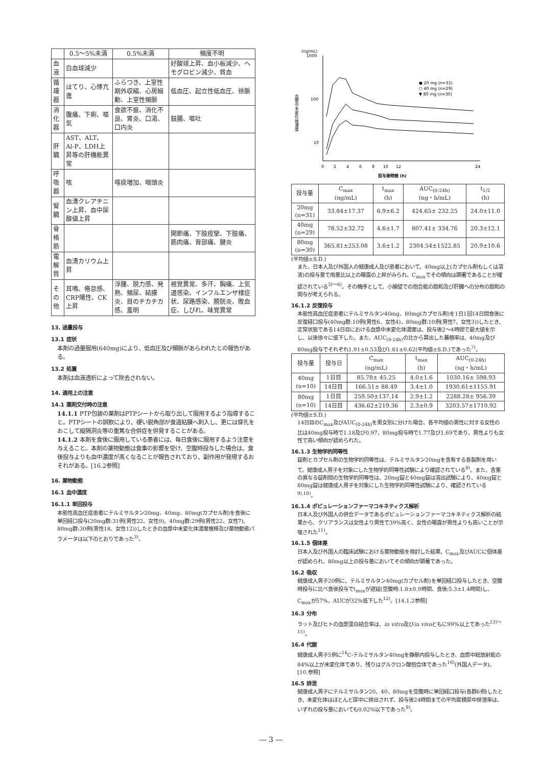| | 0.5～5%未満 | 0.5%未満 | 頻度不明 |
| --- | --- | --- | --- |
| 血液 | 白血球減少 | | 好酸球上昇、血小板減少、ヘモグロビン減少、貧血 |
| 循環器 | ほてり、心悸亢進 | ふらつき、上室性期外収縮、心房細動、上室性頻脈 | 低血圧、起立性低血圧、徐脈 |
| 消化器 | 腹痛、下痢、嘔気 | 食欲不振、消化不良、胃炎、口渇、口内炎 | 鼓腸、嘔吐 |
| 肝臓 | AST、ALT、Al-P、LDH上昇等の肝機能異常 | | |
| 呼吸器 | 咳 | 喀痰増加、咽頭炎 | |
| 腎臓 | 血清クレアチニン上昇、血中尿酸値上昇 | | |
| 骨格筋 | | | 関節痛、下肢痙攣、下肢痛、筋肉痛、背部痛、腱炎 |
| 電解質 | 血清カリウム上昇 | | |
| その他 | 耳鳴、倦怠感、CRP陽性、CK上昇 | 浮腫、脱力感、発熱、頻尿、結膜炎、目のチカチカ感、羞明 | 視覚異常、多汗、胸痛、上気道感染、インフルエンザ様症状、尿路感染、膀胱炎、敗血症、しびれ、味覚異常 |
13. 過量投与
13.1 症状
本剤の過量服用(640mg)により、低血圧及び頻脈があらわれたとの報告がある。
13.2 処置
本剤は血液透析によって除去されない。
14. 適用上の注意
14.1 薬剤交付時の注意
14.1.1 PTP包装の薬剤はPTPシートから取り出して服用するよう指導すること。PTPシートの誤飲により、硬い鋭角部が食道粘膜へ刺入し、更には穿孔をおこして縦隔洞炎等の重篤な合併症を併発することがある。
14.1.2 本剤を食後に服用している患者には、毎日食後に服用するよう注意を与えること。本剤の薬物動態は食事の影響を受け、空腹時投与した場合は、食後投与よりも血中濃度が高くなることが報告されており、副作用が発現するおそれがある。[16.2参照]
16. 薬物動態
16.1 血中濃度
16.1.1 単回投与
本態性高血圧症患者にテルミサルタン20mg、40mg、80mg(カプセル剤)を食後に単回経口投与(20mg群:31例(男性22、女性9)、40mg群:29例(男性22、女性7)、80mg群:30例(男性18、女性12))したときの血漿中未変化体濃度推移及び薬物動態パラメータは以下のとおりであった<sup>3)</sup>。
(ng/mL)
1000
100
10
血漿中未変化体濃度
0
2
4
6
8
10
12
24
投与後時間 (h)
● 20 mg (n=31)
○ 40 mg (n=29)
▼ 80 mg (n=30)
| 投与量 | C<sub>max</sub> (ng/mL) | t<sub>max</sub> (h) | AUC<sub>(0-24h)</sub> (ng・h/mL) | t<sub>1/2</sub> (h) |
| --- | --- | --- | --- | --- |
| 20mg (n=31) | 33.84±17.37 | 6.9±6.2 | 424.65± 232.25 | 24.0±11.0 |
| 40mg (n=29) | 78.52±32.72 | 4.6±1.7 | 807.41± 334.76 | 20.3±12.1 |
| 80mg (n=30) | 365.81±253.08 | 3.6±1.2 | 2304.54±1522.85 | 20.9±10.6 |
(平均値±S.D.)
また、日本人及び外国人の健康成人及び患者において、40mg以上(カプセル剤もしくは溶液)の投与量で用量比以上の曝露の上昇がみられ、C<sub>max</sub>でその傾向は顕著であることが確認されている<sup>3)～6)</sup>。その機序として、小腸壁での抱合能の飽和及び肝臓への分布の飽和の関与が考えられる。
16.1.2 反復投与
本態性高血圧症患者にテルミサルタン40mg、80mg(カプセル剤)を1日1回14日間食後に反復経口投与(40mg群:10例(男性6、女性4)、80mg群:10例(男性7、女性3))したとき、定常状態である14日目における血漿中未変化体濃度は、投与後2～4時間で最大値を示し、以後徐々に低下した。また、AUC<sub>(0-24h)</sub>の比から算出した蓄積率は、40mg及び80mg投与でそれぞれ1.91±0.53及び1.61±0.62(平均値±S.D.)であった<sup>7)</sup>。
| 投与量 | 投与日 | C<sub>max</sub> (ng/mL) | t<sub>max</sub> (h) | AUC<sub>(0-24h)</sub> (ng・h/mL) |
| --- | --- | --- | --- | --- |
| 40mg (n=10) | 1日目 | 85.78± 45.25 | 4.0±1.6 | 1030.16± 598.93 |
| | 14日目 | 166.51± 88.49 | 3.4±1.0 | 1930.61±1155.91 |
| 80mg (n=10) | 1日目 | 259.50±137.14 | 2.9±1.2 | 2288.28± 956.39 |
| | 14日目 | 436.62±219.36 | 2.3±0.9 | 3203.57±1710.92 |
(平均値±S.D.)
14日目のC<sub>max</sub>及びAUC<sub>(0-24h)</sub>を男女別に分けた場合、各平均値の男性に対する女性の比は40mg投与時で1.18及び0.97、80mg投与時で1.77及び1.69であり、男性よりも女性で高い傾向が認められた。
16.1.3 生物学的同等性
錠剤とカプセル剤の生物学的同等性は、テルミサルタン20mgを含有する各製剤を用いて、健康成人男子を対象にした生物学的同等性試験により確認されている<sup>8)</sup>。また、含量の異なる錠剤間の生物学的同等性は、20mg錠と40mg錠は溶出試験により、40mg錠と80mg錠は健康成人男子を対象にした生物学的同等性試験により、確認されている<sup>9),10)</sup>。
16.1.4 ポピュレーションファーマコキネティクス解析
日本人及び外国人の併合データであるポピュレーションファーマコキネティクス解析の結果から、クリアランスは女性より男性で39%高く、女性の曝露が男性よりも高いことが示唆された<sup>11)</sup>。
16.1.5 個体差
日本人及び外国人の臨床試験における薬物動態を検討した結果、C<sub>max</sub>及びAUCに個体差が認められ、80mg以上の投与量においてその傾向が顕著であった。
16.2 吸収
健康成人男子20例に、テルミサルタン40mg(カプセル剤)を単回経口投与したとき、空腹時投与に比べ食後投与でt<sub>max</sub>が遅延(空腹時:1.8±0.9時間、食後:5.3±1.4時間)し、C<sub>max</sub>が57%、AUCが32%低下した<sup>12)</sup>。[14.1.2参照]
16.3 分布
ラット及びヒトの血漿蛋白結合率は、in vitro及びin vivoともに99%以上であった<sup>13)～15)</sup>。
16.4 代謝
健康成人男子5例に<sup>14</sup>C-テルミサルタン40mgを静脈内投与したとき、血漿中総放射能の84%以上が未変化体であり、残りはグルクロン酸抱合体であった<sup>16)</sup>(外国人データ)。[10.参照]
16.5 排泄
健康成人男子にテルミサルタン20、40、80mgを空腹時に単回経口投与(各群6例)したとき、未変化体はほとんど尿中に排出されず、投与後24時間までの平均累積尿中排泄率は、いずれの投与量においても0.02%以下であった<sup>9)</sup>。
― 3 ―